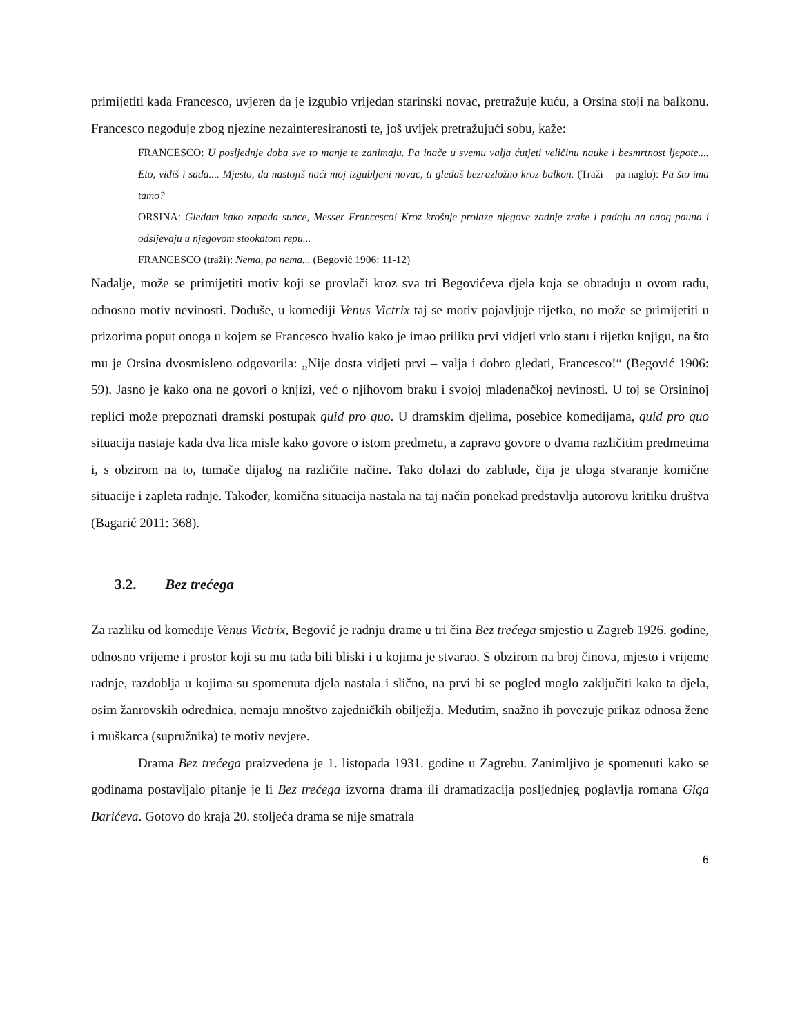primijetiti kada Francesco, uvjeren da je izgubio vrijedan starinski novac, pretražuje kuću, a Orsina stoji na balkonu. Francesco negoduje zbog njezine nezainteresiranosti te, još uvijek pretražujući sobu, kaže:
FRANCESCO: U posljednje doba sve to manje te zanimaju. Pa inače u svemu valja ćutjeti veličinu nauke i besmrtnost ljepote.... Eto, vidiš i sada.... Mjesto, da nastojiš naći moj izgubljeni novac, ti gledaš bezrazložno kroz balkon. (Traži – pa naglo): Pa što ima tamo?
ORSINA: Gledam kako zapada sunce, Messer Francesco! Kroz krošnje prolaze njegove zadnje zrake i padaju na onog pauna i odsijevaju u njegovom stookatom repu...
FRANCESCO (traži): Nema, pa nema... (Begović 1906: 11-12)
Nadalje, može se primijetiti motiv koji se provlači kroz sva tri Begovićeva djela koja se obrađuju u ovom radu, odnosno motiv nevinosti. Doduše, u komediji Venus Victrix taj se motiv pojavljuje rijetko, no može se primijetiti u prizorima poput onoga u kojem se Francesco hvalio kako je imao priliku prvi vidjeti vrlo staru i rijetku knjigu, na što mu je Orsina dvosmisleno odgovorila: „Nije dosta vidjeti prvi – valja i dobro gledati, Francesco!“ (Begović 1906: 59). Jasno je kako ona ne govori o knjizi, već o njihovom braku i svojoj mladenačkoj nevinosti. U toj se Orsininoj replici može prepoznati dramski postupak quid pro quo. U dramskim djelima, posebice komedijama, quid pro quo situacija nastaje kada dva lica misle kako govore o istom predmetu, a zapravo govore o dvama različitim predmetima i, s obzirom na to, tumače dijalog na različite načine. Tako dolazi do zablude, čija je uloga stvaranje komične situacije i zapleta radnje. Također, komična situacija nastala na taj način ponekad predstavlja autorovu kritiku društva (Bagarić 2011: 368).
3.2. Bez trećega
Za razliku od komedije Venus Victrix, Begović je radnju drame u tri čina Bez trećega smjestio u Zagreb 1926. godine, odnosno vrijeme i prostor koji su mu tada bili bliski i u kojima je stvarao. S obzirom na broj činova, mjesto i vrijeme radnje, razdoblja u kojima su spomenuta djela nastala i slično, na prvi bi se pogled moglo zaključiti kako ta djela, osim žanrovskih odrednica, nemaju mnoštvo zajedničkih obilježja. Međutim, snažno ih povezuje prikaz odnosa žene i muškarca (supružnika) te motiv nevjere.
Drama Bez trećega praizvedena je 1. listopada 1931. godine u Zagrebu. Zanimljivo je spomenuti kako se godinama postavljalo pitanje je li Bez trećega izvorna drama ili dramatizacija posljednjeg poglavlja romana Giga Barićeva. Gotovo do kraja 20. stoljeća drama se nije smatrala
6